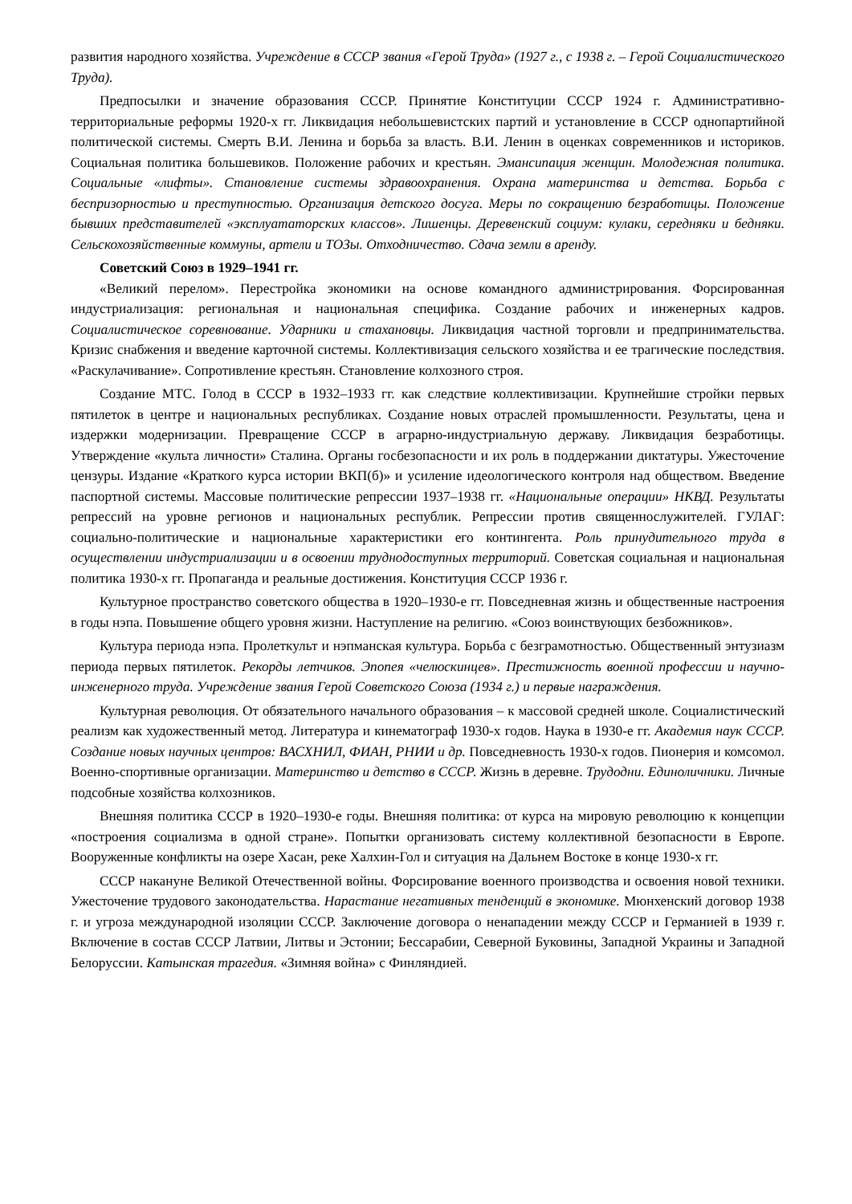развития народного хозяйства. Учреждение в СССР звания «Герой Труда» (1927 г., с 1938 г. – Герой Социалистического Труда).
Предпосылки и значение образования СССР. Принятие Конституции СССР 1924 г. Административно-территориальные реформы 1920-х гг. Ликвидация небольшевистских партий и установление в СССР однопартийной политической системы. Смерть В.И. Ленина и борьба за власть. В.И. Ленин в оценках современников и историков. Социальная политика большевиков. Положение рабочих и крестьян. Эмансипация женщин. Молодежная политика. Социальные «лифты». Становление системы здравоохранения. Охрана материнства и детства. Борьба с беспризорностью и преступностью. Организация детского досуга. Меры по сокращению безработицы. Положение бывших представителей «эксплуататорских классов». Лишенцы. Деревенский социум: кулаки, середняки и бедняки. Сельскохозяйственные коммуны, артели и ТОЗы. Отходничество. Сдача земли в аренду.
Советский Союз в 1929–1941 гг.
«Великий перелом». Перестройка экономики на основе командного администрирования. Форсированная индустриализация: региональная и национальная специфика. Создание рабочих и инженерных кадров. Социалистическое соревнование. Ударники и стахановцы. Ликвидация частной торговли и предпринимательства. Кризис снабжения и введение карточной системы. Коллективизация сельского хозяйства и ее трагические последствия. «Раскулачивание». Сопротивление крестьян. Становление колхозного строя.
Создание МТС. Голод в СССР в 1932–1933 гг. как следствие коллективизации. Крупнейшие стройки первых пятилеток в центре и национальных республиках. Создание новых отраслей промышленности. Результаты, цена и издержки модернизации. Превращение СССР в аграрно-индустриальную державу. Ликвидация безработицы. Утверждение «культа личности» Сталина. Органы госбезопасности и их роль в поддержании диктатуры. Ужесточение цензуры. Издание «Краткого курса истории ВКП(б)» и усиление идеологического контроля над обществом. Введение паспортной системы. Массовые политические репрессии 1937–1938 гг. «Национальные операции» НКВД. Результаты репрессий на уровне регионов и национальных республик. Репрессии против священнослужителей. ГУЛАГ: социально-политические и национальные характеристики его контингента. Роль принудительного труда в осуществлении индустриализации и в освоении труднодоступных территорий. Советская социальная и национальная политика 1930-х гг. Пропаганда и реальные достижения. Конституция СССР 1936 г.
Культурное пространство советского общества в 1920–1930-е гг. Повседневная жизнь и общественные настроения в годы нэпа. Повышение общего уровня жизни. Наступление на религию. «Союз воинствующих безбожников».
Культура периода нэпа. Пролеткульт и нэпманская культура. Борьба с безграмотностью. Общественный энтузиазм периода первых пятилеток. Рекорды летчиков. Эпопея «челюскинцев». Престижность военной профессии и научно-инженерного труда. Учреждение звания Герой Советского Союза (1934 г.) и первые награждения.
Культурная революция. От обязательного начального образования – к массовой средней школе. Социалистический реализм как художественный метод. Литература и кинематограф 1930-х годов. Наука в 1930-е гг. Академия наук СССР. Создание новых научных центров: ВАСХНИЛ, ФИАН, РНИИ и др. Повседневность 1930-х годов. Пионерия и комсомол. Военно-спортивные организации. Материнство и детство в СССР. Жизнь в деревне. Трудодни. Единоличники. Личные подсобные хозяйства колхозников.
Внешняя политика СССР в 1920–1930-е годы. Внешняя политика: от курса на мировую революцию к концепции «построения социализма в одной стране». Попытки организовать систему коллективной безопасности в Европе. Вооруженные конфликты на озере Хасан, реке Халхин-Гол и ситуация на Дальнем Востоке в конце 1930-х гг.
СССР накануне Великой Отечественной войны. Форсирование военного производства и освоения новой техники. Ужесточение трудового законодательства. Нарастание негативных тенденций в экономике. Мюнхенский договор 1938 г. и угроза международной изоляции СССР. Заключение договора о ненападении между СССР и Германией в 1939 г. Включение в состав СССР Латвии, Литвы и Эстонии; Бессарабии, Северной Буковины, Западной Украины и Западной Белоруссии. Катынская трагедия. «Зимняя война» с Финляндией.